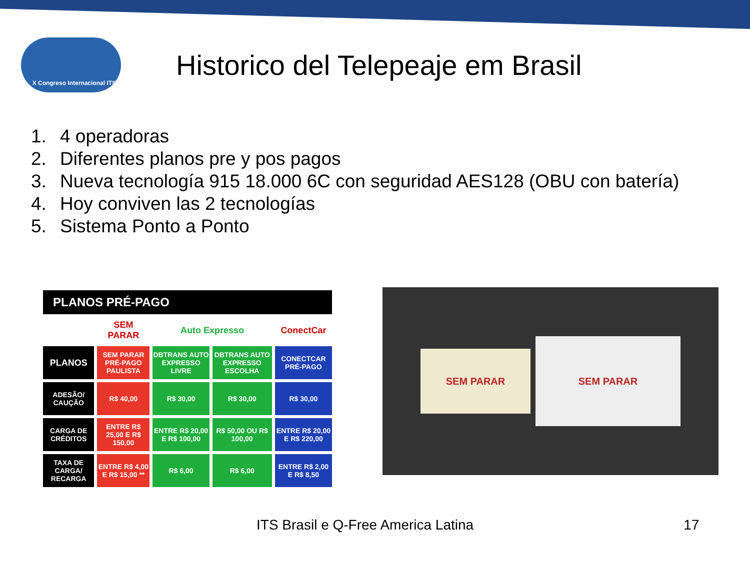X Congreso Internacional ITS
Historico del Telepeaje em Brasil
1. 4 operadoras
2. Diferentes planos pre y pos pagos
3. Nueva tecnología 915 18.000 6C con seguridad AES128 (OBU con batería)
4. Hoy conviven las 2 tecnologías
5. Sistema Ponto a Ponto
| PLANOS PRÉ-PAGO | | | | |
| --- | --- | --- | --- | --- |
| | SEM PARAR | Auto Expresso | | ConectCar |
| PLANOS | SEM PARAR PRÉ-PAGO PAULISTA | DBTRANS AUTO EXPRESSO LIVRE | DBTRANS AUTO EXPRESSO ESCOLHA | CONECTCAR PRÉ-PAGO |
| ADESÃO/ CAUÇÃO | R$ 40,00 | R$ 30,00 | R$ 30,00 | R$ 30,00 |
| CARGA DE CRÉDITOS | ENTRE R$ 25,00 E R$ 150,00 | ENTRE R$ 20,00 E R$ 100,00 | R$ 50,00 OU R$ 100,00 | ENTRE R$ 20,00 E R$ 220,00 |
| TAXA DE CARGA/ RECARGA | ENTRE R$ 4,00 E R$ 15,00 ** | R$ 6,00 | R$ 6,00 | ENTRE R$ 2,00 E R$ 8,50 |
SEM PARAR
SEM PARAR
ITS Brasil e Q-Free America Latina 17